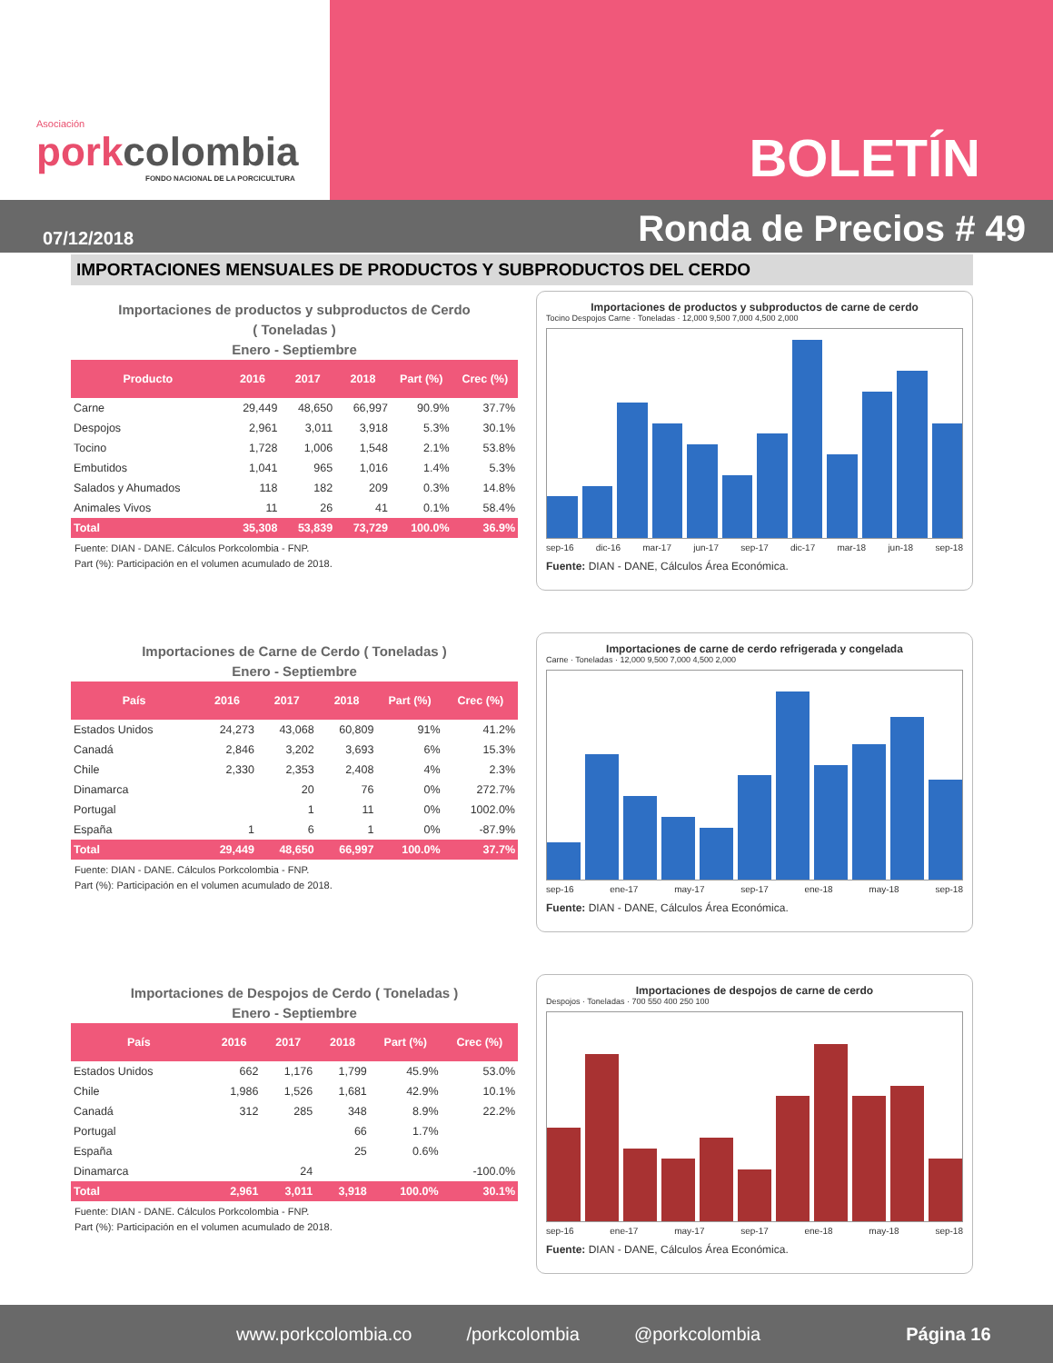Asociación
porkcolombia
FONDO NACIONAL DE LA PORCICULTURA
BOLETÍN
07/12/2018 Ronda de Precios # 49
IMPORTACIONES MENSUALES DE PRODUCTOS Y SUBPRODUCTOS DEL CERDO
Importaciones de productos y subproductos de Cerdo
( Toneladas )
Enero - Septiembre
| Producto | 2016 | 2017 | 2018 | Part (%) | Crec (%) |
| --- | --- | --- | --- | --- | --- |
| Carne | 29,449 | 48,650 | 66,997 | 90.9% | 37.7% |
| Despojos | 2,961 | 3,011 | 3,918 | 5.3% | 30.1% |
| Tocino | 1,728 | 1,006 | 1,548 | 2.1% | 53.8% |
| Embutidos | 1,041 | 965 | 1,016 | 1.4% | 5.3% |
| Salados y Ahumados | 118 | 182 | 209 | 0.3% | 14.8% |
| Animales Vivos | 11 | 26 | 41 | 0.1% | 58.4% |
| Total | 35,308 | 53,839 | 73,729 | 100.0% | 36.9% |
Fuente: DIAN - DANE. Cálculos Porkcolombia - FNP.
Part (%): Participación en el volumen acumulado de 2018.
Importaciones de productos y subproductos de carne de cerdo
Tocino Despojos Carne · Toneladas · 12,000 9,500 7,000 4,500 2,000
sep-16 dic-16 mar-17 jun-17 sep-17 dic-17 mar-18 jun-18 sep-18
Fuente: DIAN - DANE, Cálculos Área Económica.
Importaciones de Carne de Cerdo ( Toneladas )
Enero - Septiembre
| País | 2016 | 2017 | 2018 | Part (%) | Crec (%) |
| --- | --- | --- | --- | --- | --- |
| Estados Unidos | 24,273 | 43,068 | 60,809 | 91% | 41.2% |
| Canadá | 2,846 | 3,202 | 3,693 | 6% | 15.3% |
| Chile | 2,330 | 2,353 | 2,408 | 4% | 2.3% |
| Dinamarca | | 20 | 76 | 0% | 272.7% |
| Portugal | | 1 | 11 | 0% | 1002.0% |
| España | 1 | 6 | 1 | 0% | -87.9% |
| Total | 29,449 | 48,650 | 66,997 | 100.0% | 37.7% |
Fuente: DIAN - DANE. Cálculos Porkcolombia - FNP.
Part (%): Participación en el volumen acumulado de 2018.
Importaciones de carne de cerdo refrigerada y congelada
Carne · Toneladas · 12,000 9,500 7,000 4,500 2,000
sep-16 ene-17 may-17 sep-17 ene-18 may-18 sep-18
Fuente: DIAN - DANE, Cálculos Área Económica.
Importaciones de Despojos de Cerdo ( Toneladas )
Enero - Septiembre
| País | 2016 | 2017 | 2018 | Part (%) | Crec (%) |
| --- | --- | --- | --- | --- | --- |
| Estados Unidos | 662 | 1,176 | 1,799 | 45.9% | 53.0% |
| Chile | 1,986 | 1,526 | 1,681 | 42.9% | 10.1% |
| Canadá | 312 | 285 | 348 | 8.9% | 22.2% |
| Portugal | | | 66 | 1.7% | |
| España | | | 25 | 0.6% | |
| Dinamarca | | 24 | | | -100.0% |
| Total | 2,961 | 3,011 | 3,918 | 100.0% | 30.1% |
Fuente: DIAN - DANE. Cálculos Porkcolombia - FNP.
Part (%): Participación en el volumen acumulado de 2018.
Importaciones de despojos de carne de cerdo
Despojos · Toneladas · 700 550 400 250 100
sep-16 ene-17 may-17 sep-17 ene-18 may-18 sep-18
Fuente: DIAN - DANE, Cálculos Área Económica.
www.porkcolombia.co /porkcolombia @porkcolombia Página 16